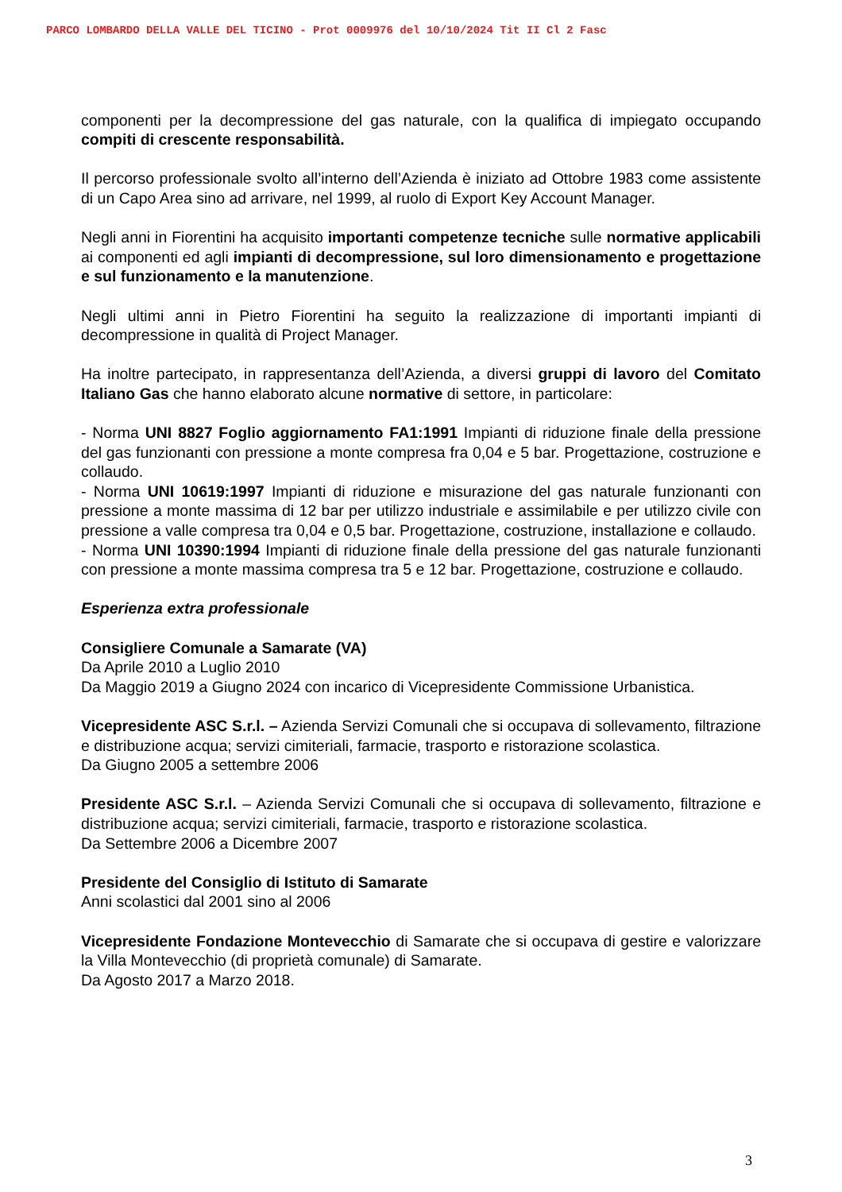PARCO LOMBARDO DELLA VALLE DEL TICINO - Prot 0009976 del 10/10/2024 Tit II Cl 2 Fasc
componenti per la decompressione del gas naturale, con la qualifica di impiegato occupando compiti di crescente responsabilità.
Il percorso professionale svolto all’interno dell’Azienda è iniziato ad Ottobre 1983 come assistente di un Capo Area sino ad arrivare, nel 1999, al ruolo di Export Key Account Manager.
Negli anni in Fiorentini ha acquisito importanti competenze tecniche sulle normative applicabili ai componenti ed agli impianti di decompressione, sul loro dimensionamento e progettazione e sul funzionamento e la manutenzione.
Negli ultimi anni in Pietro Fiorentini ha seguito la realizzazione di importanti impianti di decompressione in qualità di Project Manager.
Ha inoltre partecipato, in rappresentanza dell’Azienda, a diversi gruppi di lavoro del Comitato Italiano Gas che hanno elaborato alcune normative di settore, in particolare:
- Norma UNI 8827 Foglio aggiornamento FA1:1991 Impianti di riduzione finale della pressione del gas funzionanti con pressione a monte compresa fra 0,04 e 5 bar. Progettazione, costruzione e collaudo.
- Norma UNI 10619:1997 Impianti di riduzione e misurazione del gas naturale funzionanti con pressione a monte massima di 12 bar per utilizzo industriale e assimilabile e per utilizzo civile con pressione a valle compresa tra 0,04 e 0,5 bar. Progettazione, costruzione, installazione e collaudo.
- Norma UNI 10390:1994 Impianti di riduzione finale della pressione del gas naturale funzionanti con pressione a monte massima compresa tra 5 e 12 bar. Progettazione, costruzione e collaudo.
Esperienza extra professionale
Consigliere Comunale a Samarate (VA)
Da Aprile 2010 a Luglio 2010
Da Maggio 2019 a Giugno 2024 con incarico di Vicepresidente Commissione Urbanistica.
Vicepresidente ASC S.r.l. – Azienda Servizi Comunali che si occupava di sollevamento, filtrazione e distribuzione acqua; servizi cimiteriali, farmacie, trasporto e ristorazione scolastica.
Da Giugno 2005 a settembre 2006
Presidente ASC S.r.l. – Azienda Servizi Comunali che si occupava di sollevamento, filtrazione e distribuzione acqua; servizi cimiteriali, farmacie, trasporto e ristorazione scolastica.
Da Settembre 2006 a Dicembre 2007
Presidente del Consiglio di Istituto di Samarate
Anni scolastici dal 2001 sino al 2006
Vicepresidente Fondazione Montevecchio di Samarate che si occupava di gestire e valorizzare la Villa Montevecchio (di proprietà comunale) di Samarate.
Da Agosto 2017 a Marzo 2018.
3